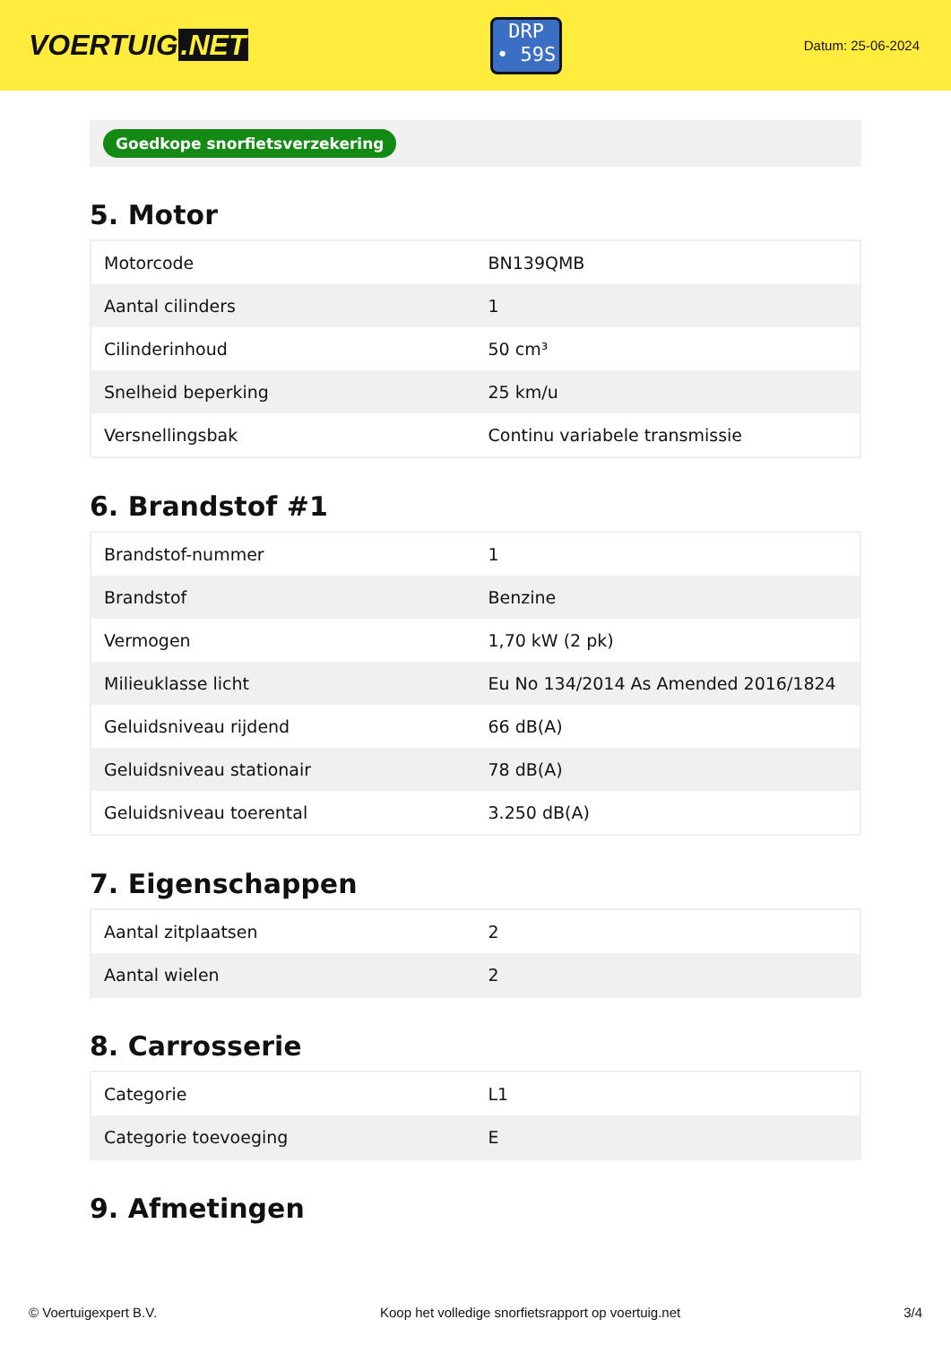VOERTUIG.NET
DRP
• 59S
Datum: 25-06-2024
Goedkope snorfietsverzekering
5. Motor
| Motorcode | BN139QMB |
| Aantal cilinders | 1 |
| Cilinderinhoud | 50 cm³ |
| Snelheid beperking | 25 km/u |
| Versnellingsbak | Continu variabele transmissie |
6. Brandstof #1
| Brandstof-nummer | 1 |
| Brandstof | Benzine |
| Vermogen | 1,70 kW (2 pk) |
| Milieuklasse licht | Eu No 134/2014 As Amended 2016/1824 |
| Geluidsniveau rijdend | 66 dB(A) |
| Geluidsniveau stationair | 78 dB(A) |
| Geluidsniveau toerental | 3.250 dB(A) |
7. Eigenschappen
| Aantal zitplaatsen | 2 |
| Aantal wielen | 2 |
8. Carrosserie
| Categorie | L1 |
| Categorie toevoeging | E |
9. Afmetingen
© Voertuigexpert B.V. Koop het volledige snorfietsrapport op voertuig.net 3/4